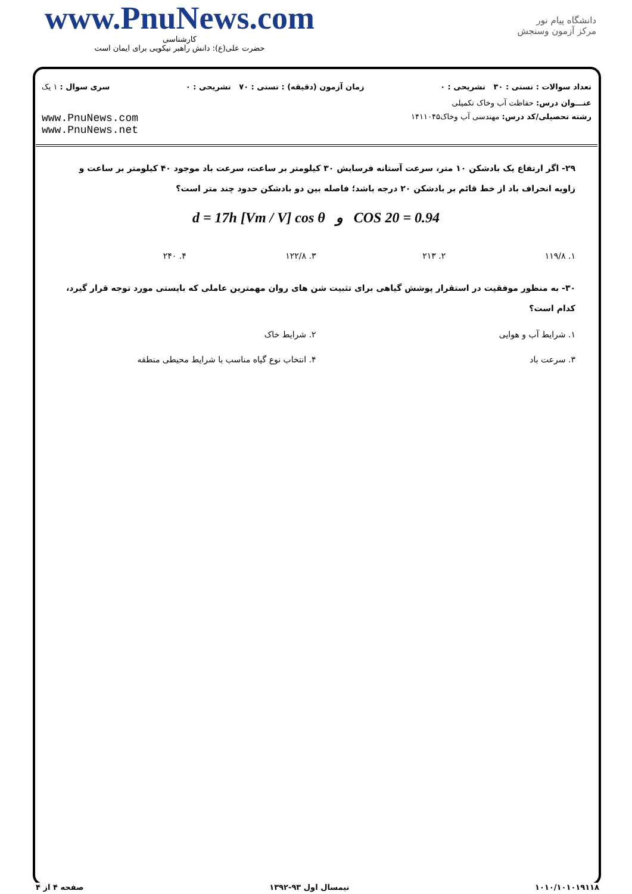www.PnuNews.com
کارشناسی
حضرت علی(ع): دانش راهبر نیکویی برای ایمان است
دانشگاه پیام نور
مرکز آزمون وسنجش
تعداد سوالات : تستی : ۳۰ تشریحی : ۰ زمان آزمون (دقیقه) : تستی : ۷۰ تشریحی : ۰ سری سوال : ۱ یک
عنـــوان درس: حفاظت آب وخاک تکمیلی
رشته تحصیلی/کد درس: مهندسی آب وخاک۱۴۱۱۰۴۵ www.PnuNews.com
www.PnuNews.net
۲۹- اگر ارتفاع یک بادشکن ۱۰ متر، سرعت آستانه فرسایش ۳۰ کیلومتر بر ساعت، سرعت باد موجود ۴۰ کیلومتر بر ساعت و زاویه انحراف باد از خط قائم بر بادشکن ۲۰ درجه باشد؛ فاصله بین دو بادشکن حدود چند متر است؟
d = 17h [Vm / V] cos θ و COS 20 = 0.94
۱. ۱۱۹/۸ ۲. ۲۱۳ ۳. ۱۲۲/۸ ۴. ۲۴۰
۳۰- به منظور موفقیت در استقرار پوشش گیاهی برای تثبیت شن های روان مهمترین عاملی که بایستی مورد توجه قرار گیرد، کدام است؟
۱. شرایط آب و هوایی ۲. شرایط خاک
۳. سرعت باد ۴. انتخاب نوع گیاه مناسب با شرایط محیطی منطقه
۱۰۱۰/۱۰۱۰۱۹۱۱۸ نیمسال اول ۹۳-۱۳۹۲ صفحه ۴ از ۴